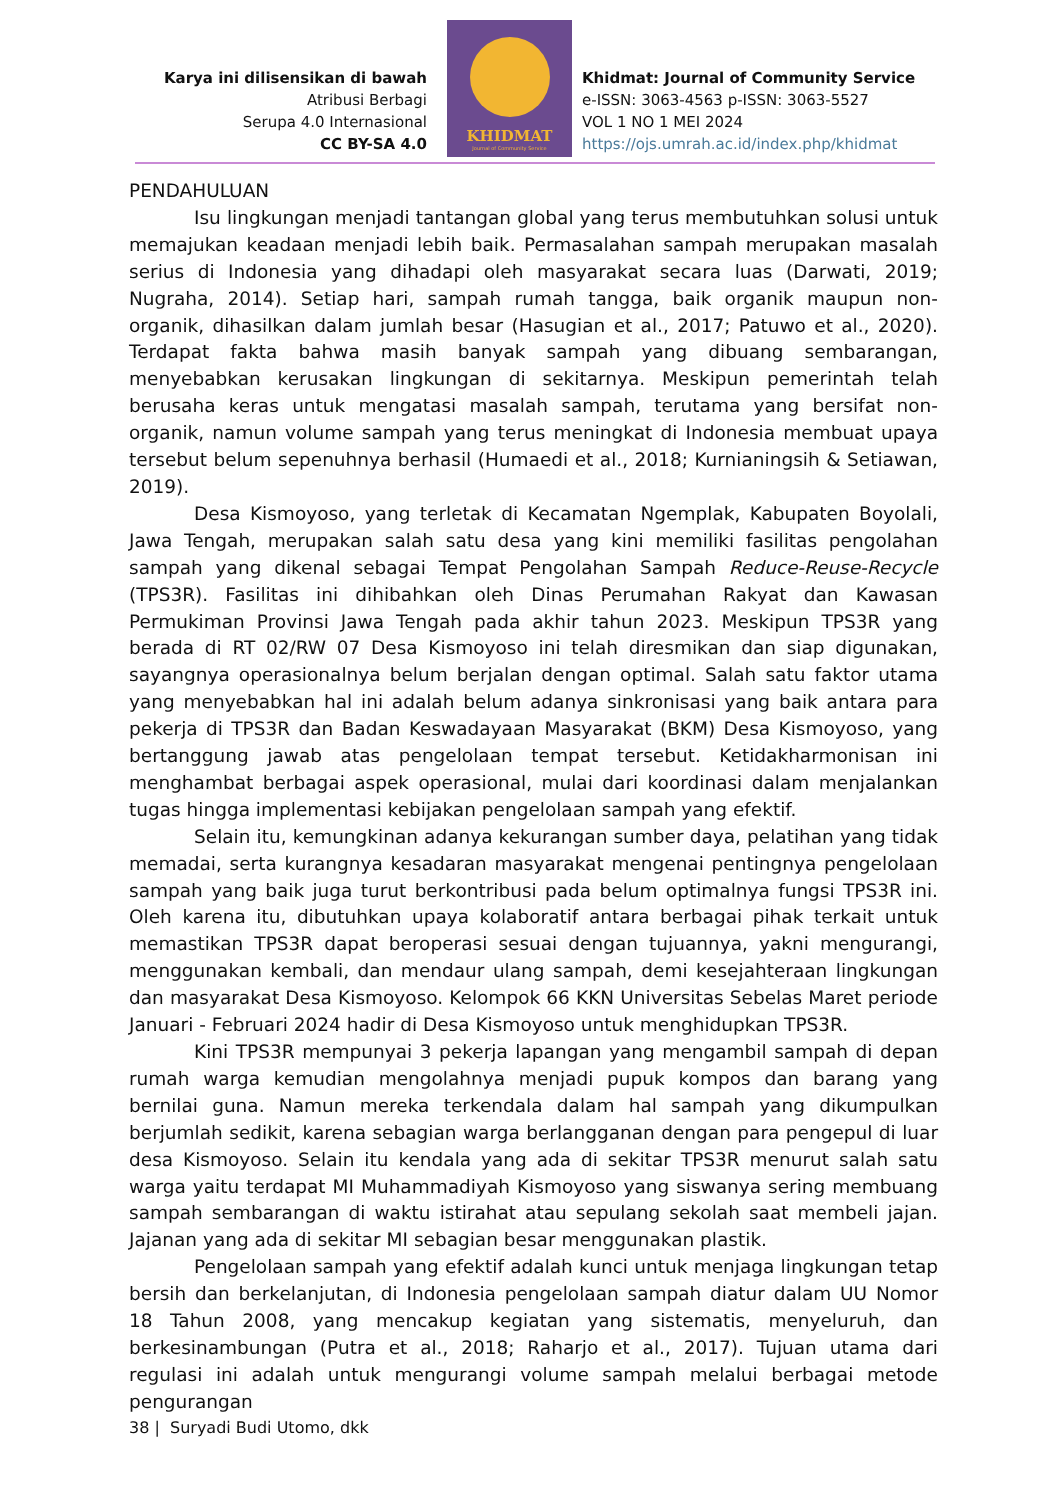Karya ini dilisensikan di bawah
Atribusi Berbagi
Serupa 4.0 Internasional
CC BY-SA 4.0
KHIDMAT
Journal of Community Service
Khidmat: Journal of Community Service
e-ISSN: 3063-4563 p-ISSN: 3063-5527
VOL 1 NO 1 MEI 2024
https://ojs.umrah.ac.id/index.php/khidmat
PENDAHULUAN
Isu lingkungan menjadi tantangan global yang terus membutuhkan solusi untuk memajukan keadaan menjadi lebih baik. Permasalahan sampah merupakan masalah serius di Indonesia yang dihadapi oleh masyarakat secara luas (Darwati, 2019; Nugraha, 2014). Setiap hari, sampah rumah tangga, baik organik maupun non-organik, dihasilkan dalam jumlah besar (Hasugian et al., 2017; Patuwo et al., 2020). Terdapat fakta bahwa masih banyak sampah yang dibuang sembarangan, menyebabkan kerusakan lingkungan di sekitarnya. Meskipun pemerintah telah berusaha keras untuk mengatasi masalah sampah, terutama yang bersifat non-organik, namun volume sampah yang terus meningkat di Indonesia membuat upaya tersebut belum sepenuhnya berhasil (Humaedi et al., 2018; Kurnianingsih & Setiawan, 2019).
Desa Kismoyoso, yang terletak di Kecamatan Ngemplak, Kabupaten Boyolali, Jawa Tengah, merupakan salah satu desa yang kini memiliki fasilitas pengolahan sampah yang dikenal sebagai Tempat Pengolahan Sampah Reduce-Reuse-Recycle (TPS3R). Fasilitas ini dihibahkan oleh Dinas Perumahan Rakyat dan Kawasan Permukiman Provinsi Jawa Tengah pada akhir tahun 2023. Meskipun TPS3R yang berada di RT 02/RW 07 Desa Kismoyoso ini telah diresmikan dan siap digunakan, sayangnya operasionalnya belum berjalan dengan optimal. Salah satu faktor utama yang menyebabkan hal ini adalah belum adanya sinkronisasi yang baik antara para pekerja di TPS3R dan Badan Keswadayaan Masyarakat (BKM) Desa Kismoyoso, yang bertanggung jawab atas pengelolaan tempat tersebut. Ketidakharmonisan ini menghambat berbagai aspek operasional, mulai dari koordinasi dalam menjalankan tugas hingga implementasi kebijakan pengelolaan sampah yang efektif.
Selain itu, kemungkinan adanya kekurangan sumber daya, pelatihan yang tidak memadai, serta kurangnya kesadaran masyarakat mengenai pentingnya pengelolaan sampah yang baik juga turut berkontribusi pada belum optimalnya fungsi TPS3R ini. Oleh karena itu, dibutuhkan upaya kolaboratif antara berbagai pihak terkait untuk memastikan TPS3R dapat beroperasi sesuai dengan tujuannya, yakni mengurangi, menggunakan kembali, dan mendaur ulang sampah, demi kesejahteraan lingkungan dan masyarakat Desa Kismoyoso. Kelompok 66 KKN Universitas Sebelas Maret periode Januari - Februari 2024 hadir di Desa Kismoyoso untuk menghidupkan TPS3R.
Kini TPS3R mempunyai 3 pekerja lapangan yang mengambil sampah di depan rumah warga kemudian mengolahnya menjadi pupuk kompos dan barang yang bernilai guna. Namun mereka terkendala dalam hal sampah yang dikumpulkan berjumlah sedikit, karena sebagian warga berlangganan dengan para pengepul di luar desa Kismoyoso. Selain itu kendala yang ada di sekitar TPS3R menurut salah satu warga yaitu terdapat MI Muhammadiyah Kismoyoso yang siswanya sering membuang sampah sembarangan di waktu istirahat atau sepulang sekolah saat membeli jajan. Jajanan yang ada di sekitar MI sebagian besar menggunakan plastik.
Pengelolaan sampah yang efektif adalah kunci untuk menjaga lingkungan tetap bersih dan berkelanjutan, di Indonesia pengelolaan sampah diatur dalam UU Nomor 18 Tahun 2008, yang mencakup kegiatan yang sistematis, menyeluruh, dan berkesinambungan (Putra et al., 2018; Raharjo et al., 2017). Tujuan utama dari regulasi ini adalah untuk mengurangi volume sampah melalui berbagai metode pengurangan
38 | Suryadi Budi Utomo, dkk